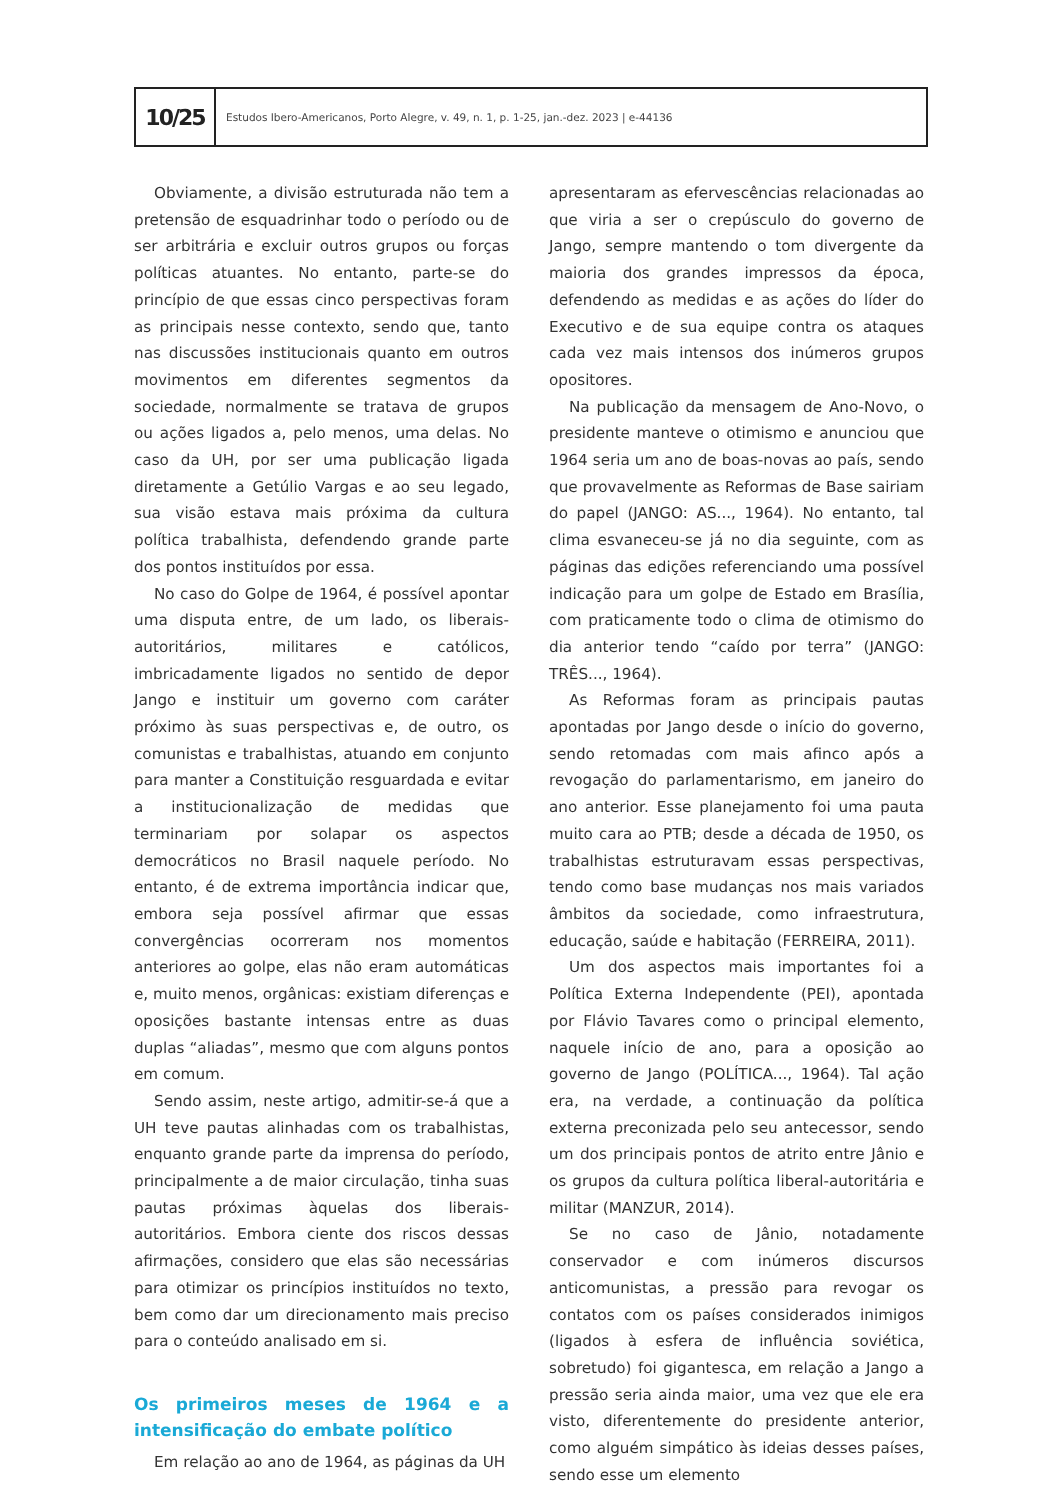10/25
Estudos Ibero-Americanos, Porto Alegre, v. 49, n. 1, p. 1-25, jan.-dez. 2023 | e-44136
Obviamente, a divisão estruturada não tem a pretensão de esquadrinhar todo o período ou de ser arbitrária e excluir outros grupos ou forças políticas atuantes. No entanto, parte-se do princípio de que essas cinco perspectivas foram as principais nesse contexto, sendo que, tanto nas discussões institucionais quanto em outros movimentos em diferentes segmentos da sociedade, normalmente se tratava de grupos ou ações ligados a, pelo menos, uma delas. No caso da UH, por ser uma publicação ligada diretamente a Getúlio Vargas e ao seu legado, sua visão estava mais próxima da cultura política trabalhista, defendendo grande parte dos pontos instituídos por essa.
No caso do Golpe de 1964, é possível apontar uma disputa entre, de um lado, os liberais-autoritários, militares e católicos, imbricadamente ligados no sentido de depor Jango e instituir um governo com caráter próximo às suas perspectivas e, de outro, os comunistas e trabalhistas, atuando em conjunto para manter a Constituição resguardada e evitar a institucionalização de medidas que terminariam por solapar os aspectos democráticos no Brasil naquele período. No entanto, é de extrema importância indicar que, embora seja possível afirmar que essas convergências ocorreram nos momentos anteriores ao golpe, elas não eram automáticas e, muito menos, orgânicas: existiam diferenças e oposições bastante intensas entre as duas duplas “aliadas”, mesmo que com alguns pontos em comum.
Sendo assim, neste artigo, admitir-se-á que a UH teve pautas alinhadas com os trabalhistas, enquanto grande parte da imprensa do período, principalmente a de maior circulação, tinha suas pautas próximas àquelas dos liberais-autoritários. Embora ciente dos riscos dessas afirmações, considero que elas são necessárias para otimizar os princípios instituídos no texto, bem como dar um direcionamento mais preciso para o conteúdo analisado em si.
Os primeiros meses de 1964 e a intensificação do embate político
Em relação ao ano de 1964, as páginas da UH
apresentaram as efervescências relacionadas ao que viria a ser o crepúsculo do governo de Jango, sempre mantendo o tom divergente da maioria dos grandes impressos da época, defendendo as medidas e as ações do líder do Executivo e de sua equipe contra os ataques cada vez mais intensos dos inúmeros grupos opositores.
Na publicação da mensagem de Ano-Novo, o presidente manteve o otimismo e anunciou que 1964 seria um ano de boas-novas ao país, sendo que provavelmente as Reformas de Base sairiam do papel (JANGO: AS..., 1964). No entanto, tal clima esvaneceu-se já no dia seguinte, com as páginas das edições referenciando uma possível indicação para um golpe de Estado em Brasília, com praticamente todo o clima de otimismo do dia anterior tendo “caído por terra” (JANGO: TRÊS..., 1964).
As Reformas foram as principais pautas apontadas por Jango desde o início do governo, sendo retomadas com mais afinco após a revogação do parlamentarismo, em janeiro do ano anterior. Esse planejamento foi uma pauta muito cara ao PTB; desde a década de 1950, os trabalhistas estruturavam essas perspectivas, tendo como base mudanças nos mais variados âmbitos da sociedade, como infraestrutura, educação, saúde e habitação (FERREIRA, 2011).
Um dos aspectos mais importantes foi a Política Externa Independente (PEI), apontada por Flávio Tavares como o principal elemento, naquele início de ano, para a oposição ao governo de Jango (POLÍTICA..., 1964). Tal ação era, na verdade, a continuação da política externa preconizada pelo seu antecessor, sendo um dos principais pontos de atrito entre Jânio e os grupos da cultura política liberal-autoritária e militar (MANZUR, 2014).
Se no caso de Jânio, notadamente conservador e com inúmeros discursos anticomunistas, a pressão para revogar os contatos com os países considerados inimigos (ligados à esfera de influência soviética, sobretudo) foi gigantesca, em relação a Jango a pressão seria ainda maior, uma vez que ele era visto, diferentemente do presidente anterior, como alguém simpático às ideias desses países, sendo esse um elemento